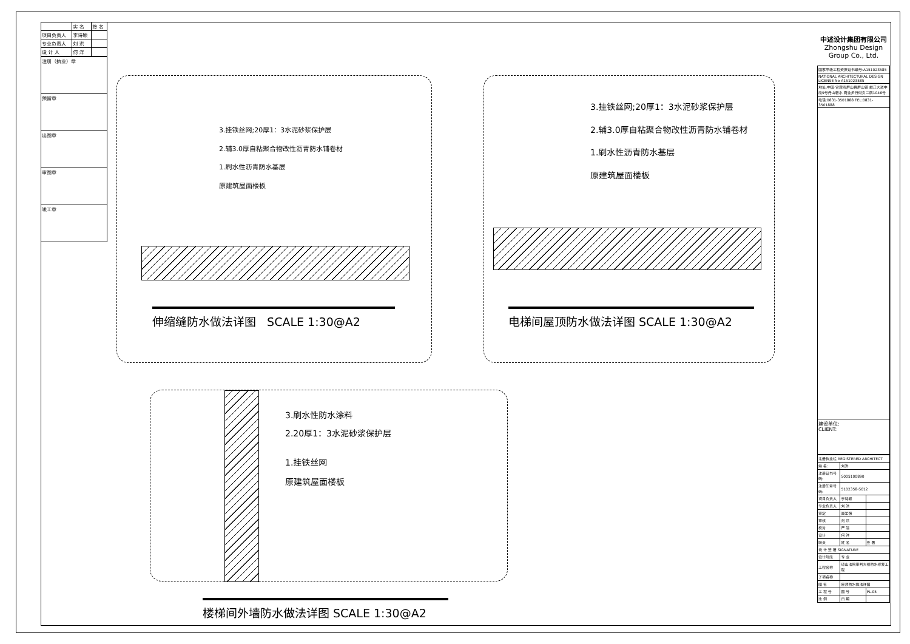| | 实 名 | 签 名 |
| 项目负责人 | 李诗颖 | |
| 专业负责人 | 刘 洪 | |
| 设 计 人 | 何 洋 | |
| 注册（执业）章 |
| 预留章 |
| 出图章 |
| 审图章 |
| 竣工章 |
3.挂铁丝网;20厚1：3水泥砂浆保护层
2.辅3.0厚自粘聚合物改性沥青防水铺卷材
1.刷水性沥青防水基层
原建筑屋面楼板
伸缩缝防水做法详图 SCALE 1:30@A2
3.挂铁丝网;20厚1：3水泥砂浆保护层
2.辅3.0厚自粘聚合物改性沥青防水铺卷材
1.刷水性沥青防水基层
原建筑屋面楼板
电梯间屋顶防水做法详图 SCALE 1:30@A2
3.刷水性防水涂料
2.20厚1：3水泥砂浆保护层
1.挂铁丝网
原建筑屋面楼板
楼梯间外墙防水做法详图 SCALE 1:30@A2
中述设计集团有限公司
Zhongshu Design Group Co., Ltd.
| 国家甲级工程资质证书编号:A151023585 |
| NATIONAL ARCHITECTURAL DESIGN LICENSE No A151023585 |
| 地址:中国·宜宾市屏山县屏山镇 岷江大道中段9号丹山碧水 商业步行街负二层1046号 |
| 电话:0831-3501888 TEL:0831-3501888 |
| 建设单位: CLIENT: |
| 注册执业栏 REGISTERED ARCHITECT | | |
| 姓 名: | 刘洪 | |
| 注册证书号码: | S005100890 | |
| 注册印章号码: | 5102358-S012 | |
| 项目负责人 | 李诗颖 | |
| 专业负责人 | 刘 洪 | |
| 审定 | 聂军强 | |
| 审核 | 刘 洪 | |
| 校对 | 严 洁 | |
| 设计 | 何 洋 | |
| 职责 | 姓 名 | 签 署 |
| 设 计 签 署 SIGNATURE | | |
| 设计阶段 | 专 业 | |
| 工程名称 | 琼山法院审判大楼防水修复工程 | |
| 子项名称 | | |
| 图 名 | 屋顶防水做法详图 | |
| 工 程 号 | 图 号 | PL-05 |
| 比 例 | 日 期 | |